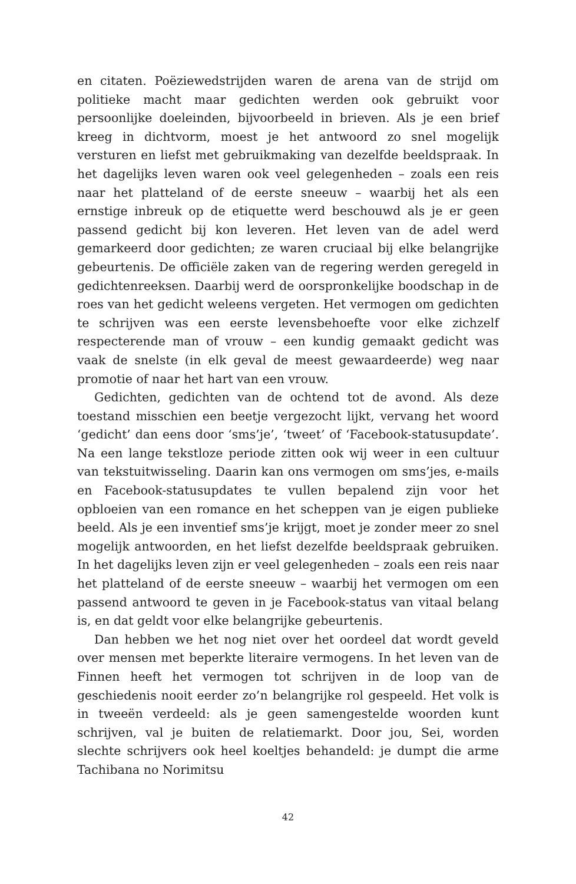en citaten. Poëziewedstrijden waren de arena van de strijd om politieke macht maar gedichten werden ook gebruikt voor persoonlijke doeleinden, bijvoorbeeld in brieven. Als je een brief kreeg in dichtvorm, moest je het antwoord zo snel mogelijk versturen en liefst met gebruikmaking van dezelfde beeldspraak. In het dagelijks leven waren ook veel gelegenheden – zoals een reis naar het platteland of de eerste sneeuw – waarbij het als een ernstige inbreuk op de etiquette werd beschouwd als je er geen passend gedicht bij kon leveren. Het leven van de adel werd gemarkeerd door gedichten; ze waren cruciaal bij elke belangrijke gebeurtenis. De officiële zaken van de regering werden geregeld in gedichtenreeksen. Daarbij werd de oorspronkelijke boodschap in de roes van het gedicht weleens vergeten. Het vermogen om gedichten te schrijven was een eerste levensbehoefte voor elke zichzelf respecterende man of vrouw – een kundig gemaakt gedicht was vaak de snelste (in elk geval de meest gewaardeerde) weg naar promotie of naar het hart van een vrouw.
Gedichten, gedichten van de ochtend tot de avond. Als deze toestand misschien een beetje vergezocht lijkt, vervang het woord ‘gedicht’ dan eens door ‘sms’je’, ‘tweet’ of ‘Facebook-statusupdate’. Na een lange tekstloze periode zitten ook wij weer in een cultuur van tekstuitwisseling. Daarin kan ons vermogen om sms’jes, e-mails en Facebook-statusupdates te vullen bepalend zijn voor het opbloeien van een romance en het scheppen van je eigen publieke beeld. Als je een inventief sms’je krijgt, moet je zonder meer zo snel mogelijk antwoorden, en het liefst dezelfde beeldspraak gebruiken. In het dagelijks leven zijn er veel gelegenheden – zoals een reis naar het platteland of de eerste sneeuw – waarbij het vermogen om een passend antwoord te geven in je Facebook-status van vitaal belang is, en dat geldt voor elke belangrijke gebeurtenis.
Dan hebben we het nog niet over het oordeel dat wordt geveld over mensen met beperkte literaire vermogens. In het leven van de Finnen heeft het vermogen tot schrijven in de loop van de geschiedenis nooit eerder zo’n belangrijke rol gespeeld. Het volk is in tweeën verdeeld: als je geen samengestelde woorden kunt schrijven, val je buiten de relatiemarkt. Door jou, Sei, worden slechte schrijvers ook heel koeltjes behandeld: je dumpt die arme Tachibana no Norimitsu
42